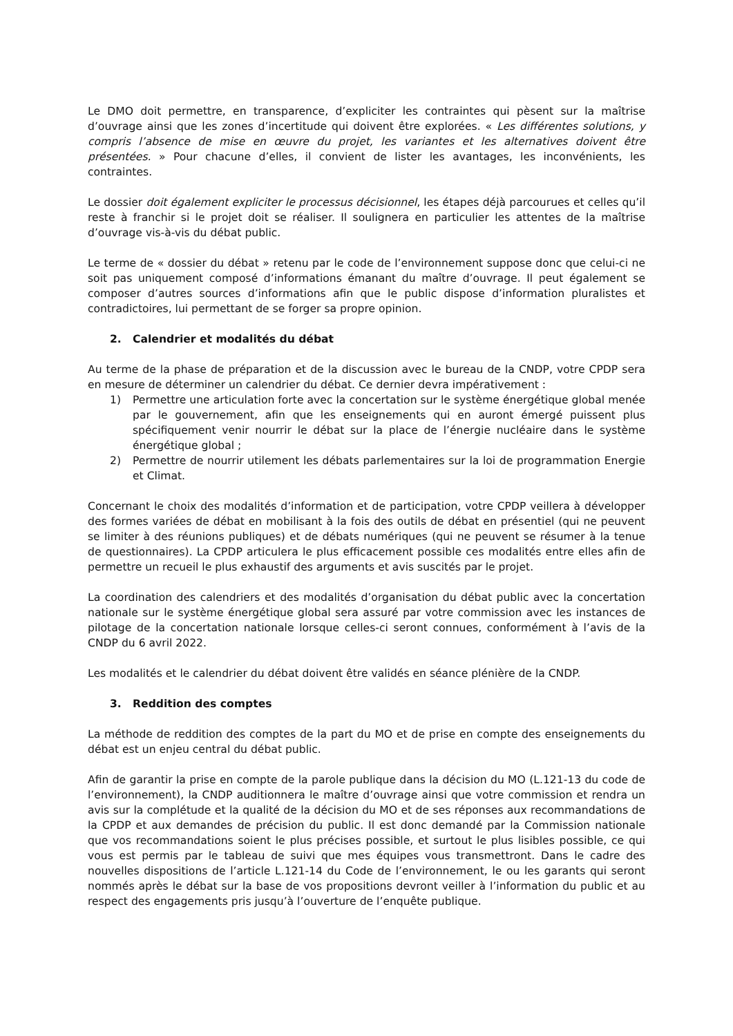Le DMO doit permettre, en transparence, d’expliciter les contraintes qui pèsent sur la maîtrise d’ouvrage ainsi que les zones d’incertitude qui doivent être explorées. « Les différentes solutions, y compris l’absence de mise en œuvre du projet, les variantes et les alternatives doivent être présentées. » Pour chacune d’elles, il convient de lister les avantages, les inconvénients, les contraintes.
Le dossier doit également expliciter le processus décisionnel, les étapes déjà parcourues et celles qu’il reste à franchir si le projet doit se réaliser. Il soulignera en particulier les attentes de la maîtrise d’ouvrage vis-à-vis du débat public.
Le terme de « dossier du débat » retenu par le code de l’environnement suppose donc que celui-ci ne soit pas uniquement composé d’informations émanant du maître d’ouvrage. Il peut également se composer d’autres sources d’informations afin que le public dispose d’information pluralistes et contradictoires, lui permettant de se forger sa propre opinion.
2. Calendrier et modalités du débat
Au terme de la phase de préparation et de la discussion avec le bureau de la CNDP, votre CPDP sera en mesure de déterminer un calendrier du débat. Ce dernier devra impérativement :
1) Permettre une articulation forte avec la concertation sur le système énergétique global menée par le gouvernement, afin que les enseignements qui en auront émergé puissent plus spécifiquement venir nourrir le débat sur la place de l’énergie nucléaire dans le système énergétique global ;
2) Permettre de nourrir utilement les débats parlementaires sur la loi de programmation Energie et Climat.
Concernant le choix des modalités d’information et de participation, votre CPDP veillera à développer des formes variées de débat en mobilisant à la fois des outils de débat en présentiel (qui ne peuvent se limiter à des réunions publiques) et de débats numériques (qui ne peuvent se résumer à la tenue de questionnaires). La CPDP articulera le plus efficacement possible ces modalités entre elles afin de permettre un recueil le plus exhaustif des arguments et avis suscités par le projet.
La coordination des calendriers et des modalités d’organisation du débat public avec la concertation nationale sur le système énergétique global sera assuré par votre commission avec les instances de pilotage de la concertation nationale lorsque celles-ci seront connues, conformément à l’avis de la CNDP du 6 avril 2022.
Les modalités et le calendrier du débat doivent être validés en séance plénière de la CNDP.
3. Reddition des comptes
La méthode de reddition des comptes de la part du MO et de prise en compte des enseignements du débat est un enjeu central du débat public.
Afin de garantir la prise en compte de la parole publique dans la décision du MO (L.121-13 du code de l’environnement), la CNDP auditionnera le maître d’ouvrage ainsi que votre commission et rendra un avis sur la complétude et la qualité de la décision du MO et de ses réponses aux recommandations de la CPDP et aux demandes de précision du public. Il est donc demandé par la Commission nationale que vos recommandations soient le plus précises possible, et surtout le plus lisibles possible, ce qui vous est permis par le tableau de suivi que mes équipes vous transmettront. Dans le cadre des nouvelles dispositions de l’article L.121-14 du Code de l’environnement, le ou les garants qui seront nommés après le débat sur la base de vos propositions devront veiller à l’information du public et au respect des engagements pris jusqu’à l’ouverture de l’enquête publique.